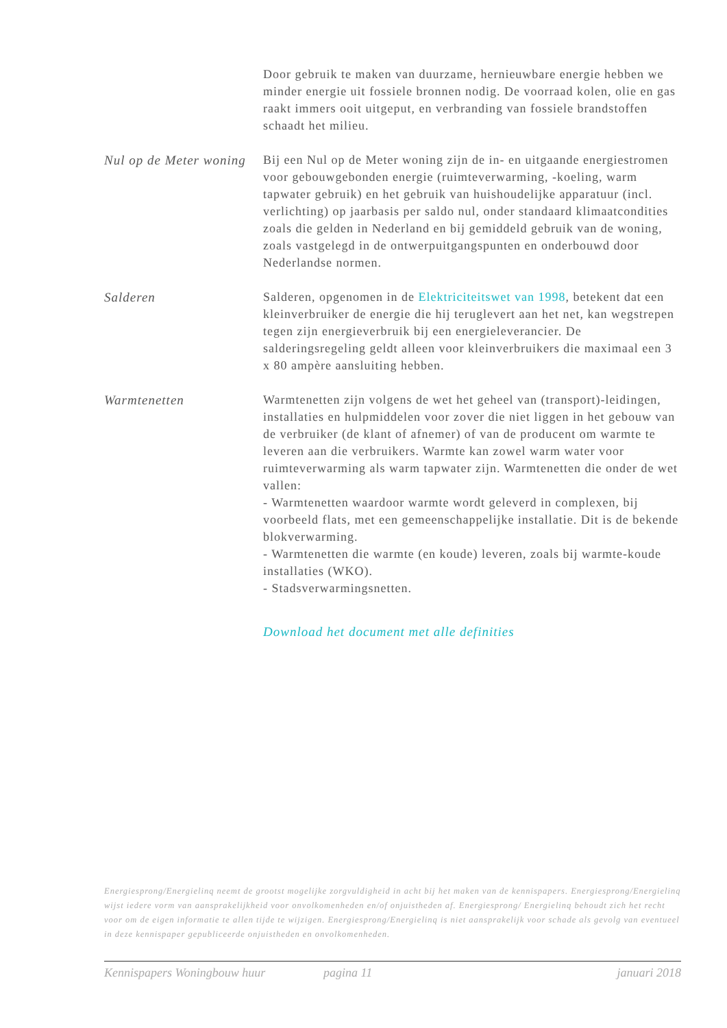Door gebruik te maken van duurzame, hernieuwbare energie hebben we minder energie uit fossiele bronnen nodig. De voorraad kolen, olie en gas raakt immers ooit uitgeput, en verbranding van fossiele brandstoffen schaadt het milieu.
Nul op de Meter woning
Bij een Nul op de Meter woning zijn de in- en uitgaande energiestromen voor gebouwgebonden energie (ruimteverwarming, -koeling, warm tapwater gebruik) en het gebruik van huishoudelijke apparatuur (incl. verlichting) op jaarbasis per saldo nul, onder standaard klimaatcondities zoals die gelden in Nederland en bij gemiddeld gebruik van de woning, zoals vastgelegd in de ontwerpuitgangspunten en onderbouwd door Nederlandse normen.
Salderen Salderen, opgenomen in de Elektriciteitswet van 1998, betekent dat een kleinverbruiker de energie die hij teruglevert aan het net, kan wegstrepen tegen zijn energieverbruik bij een energieleverancier. De salderingsregeling geldt alleen voor kleinverbruikers die maximaal een 3 x 80 ampère aansluiting hebben.
Warmtenetten Warmtenetten zijn volgens de wet het geheel van (transport)-leidingen, installaties en hulpmiddelen voor zover die niet liggen in het gebouw van de verbruiker (de klant of afnemer) of van de producent om warmte te leveren aan die verbruikers. Warmte kan zowel warm water voor ruimteverwarming als warm tapwater zijn. Warmtenetten die onder de wet vallen:
- Warmtenetten waardoor warmte wordt geleverd in complexen, bij voorbeeld flats, met een gemeenschappelijke installatie. Dit is de bekende blokverwarming.
- Warmtenetten die warmte (en koude) leveren, zoals bij warmte-koude installaties (WKO).
- Stadsverwarmingsnetten.
Download het document met alle definities
Energiesprong/Energielinq neemt de grootst mogelijke zorgvuldigheid in acht bij het maken van de kennispapers. Energiesprong/Energielinq wijst iedere vorm van aansprakelijkheid voor onvolkomenheden en/of onjuistheden af. Energiesprong/ Energielinq behoudt zich het recht voor om de eigen informatie te allen tijde te wijzigen. Energiesprong/Energielinq is niet aansprakelijk voor schade als gevolg van eventueel in deze kennispaper gepubliceerde onjuistheden en onvolkomenheden.
Kennispapers Woningbouw huur pagina 11 januari 2018